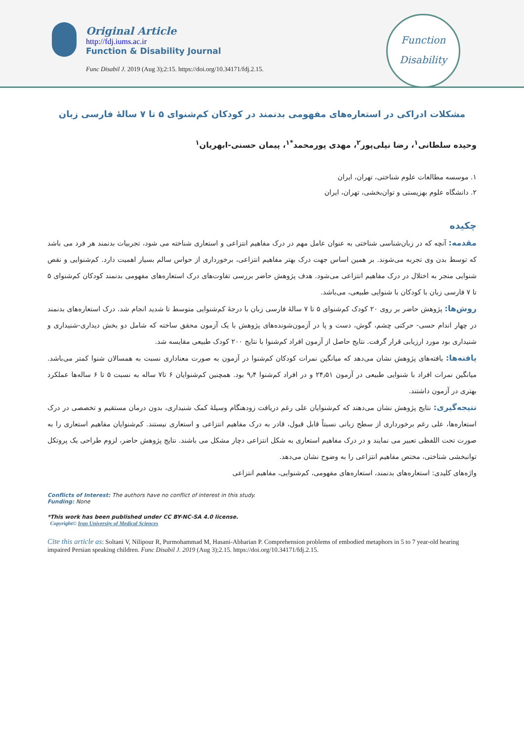Original Article
http://fdj.iums.ac.ir
Function & Disability Journal
Func Disabil J. 2019 (Aug 3);2:15. https://doi.org/10.34171/fdj.2.15.
Function
Disability
مشکلات ادراکی در استعاره‌های مفهومی بدنمند در کودکان کم‌شنوای ۵ تا ۷ سالهٔ فارسی زبان
وحیده سلطانی<sup>۱</sup>، رضا نیلی‌پور<sup>۲</sup>، مهدی پورمحمد<sup>*۱</sup>، پیمان حسنی-ابهریان<sup>۱</sup>
۱. موسسه مطالعات علوم شناختی، تهران، ایران
۲. دانشگاه علوم بهزیستی و توان‌بخشی، تهران، ایران
چکیده
مقدمه: آنچه که در زبان‌شناسی شناختی به عنوان عامل مهم در درک مفاهیم انتزاعی و استعاری شناخته می شود، تجربیات بدنمند هر فرد می باشد که توسط بدن وی تجربه می‌شوند. بر همین اساس جهت درک بهتر مفاهیم انتزاعی، برخورداری از حواس سالم بسیار اهمیت دارد. کم‌شنوایی و نقص شنوایی منجر به اختلال در درک مفاهیم انتزاعی می‌شود. هدف پژوهش حاضر بررسی تفاوت‌های درک استعاره‌های مفهومی بدنمند کودکان کم‌شنوای ۵ تا ۷ فارسی زبان با کودکان با شنوایی طبیعی، می‌باشد.
روش‌ها: پژوهش حاضر بر روی ۲۰ کودک کم‌شنوای ۵ تا ۷ سالهٔ فارسی زبان با درجهٔ کم‌شنوایی متوسط تا شدید انجام شد. درک استعاره‌های بدنمند در چهار اندام حسی- حرکتی چشم، گوش، دست و پا در آزمون‌شونده‌های پژوهش با یک آزمون محقق ساخته که شامل دو بخش دیداری-شنیداری و شنیداری بود مورد ارزیابی قرار گرفت. نتایج حاصل از آزمون افراد کم‌شنوا با نتایج ۲۰۰ کودک طبیعی مقایسه شد.
یافته‌ها: یافته‌های پژوهش نشان می‌دهد که میانگین نمرات کودکان کم‌شنوا در آزمون به صورت معناداری نسبت به همسالان شنوا کمتر می‌باشد. میانگین نمرات افراد با شنوایی طبیعی در آزمون ۲۴٫۵۱ و در افراد کم‌شنوا ۹٫۴ بود. همچنین کم‌شنوایان ۶ تا۷ ساله به نسبت ۵ تا ۶ ساله‌ها عملکرد بهتری در آزمون داشتند.
نتیجه‌گیری: نتایج پژوهش نشان می‌دهند که کم‌شنوایان علی رغم دریافت زودهنگام وسیلهٔ کمک شنیداری، بدون درمان مستقیم و تخصصی در درک استعاره‌ها، علی رغم برخورداری از سطح زبانی نسبتاً قابل قبول، قادر به درک مفاهیم انتزاعی و استعاری نیستند. کم‌شنوایان مفاهیم استعاری را به صورت تحت اللفظی تعبیر می نمایند و در درک مفاهیم استعاری به شکل انتزاعی دچار مشکل می باشند. نتایج پژوهش حاضر، لزوم طراحی یک پروتکل توانبخشی شناختی، مختص مفاهیم انتزاعی را به وضوح نشان می‌دهد.
واژه‌های کلیدی: استعاره‌های بدنمند، استعاره‌های مفهومی، کم‌شنوایی، مفاهیم انتزاعی
Conflicts of Interest: The authors have no conflict of interest in this study.
Funding: None
*This work has been published under CC BY-NC-SA 4.0 license.
Copyright© Iran University of Medical Sciences
Cite this article as: Soltani V, Nilipour R, Purmohammad M, Hasani-Abharian P. Comprehension problems of embodied metaphors in 5 to 7 year-old hearing impaired Persian speaking children. Func Disabil J. 2019 (Aug 3);2.15. https://doi.org/10.34171/fdj.2.15.